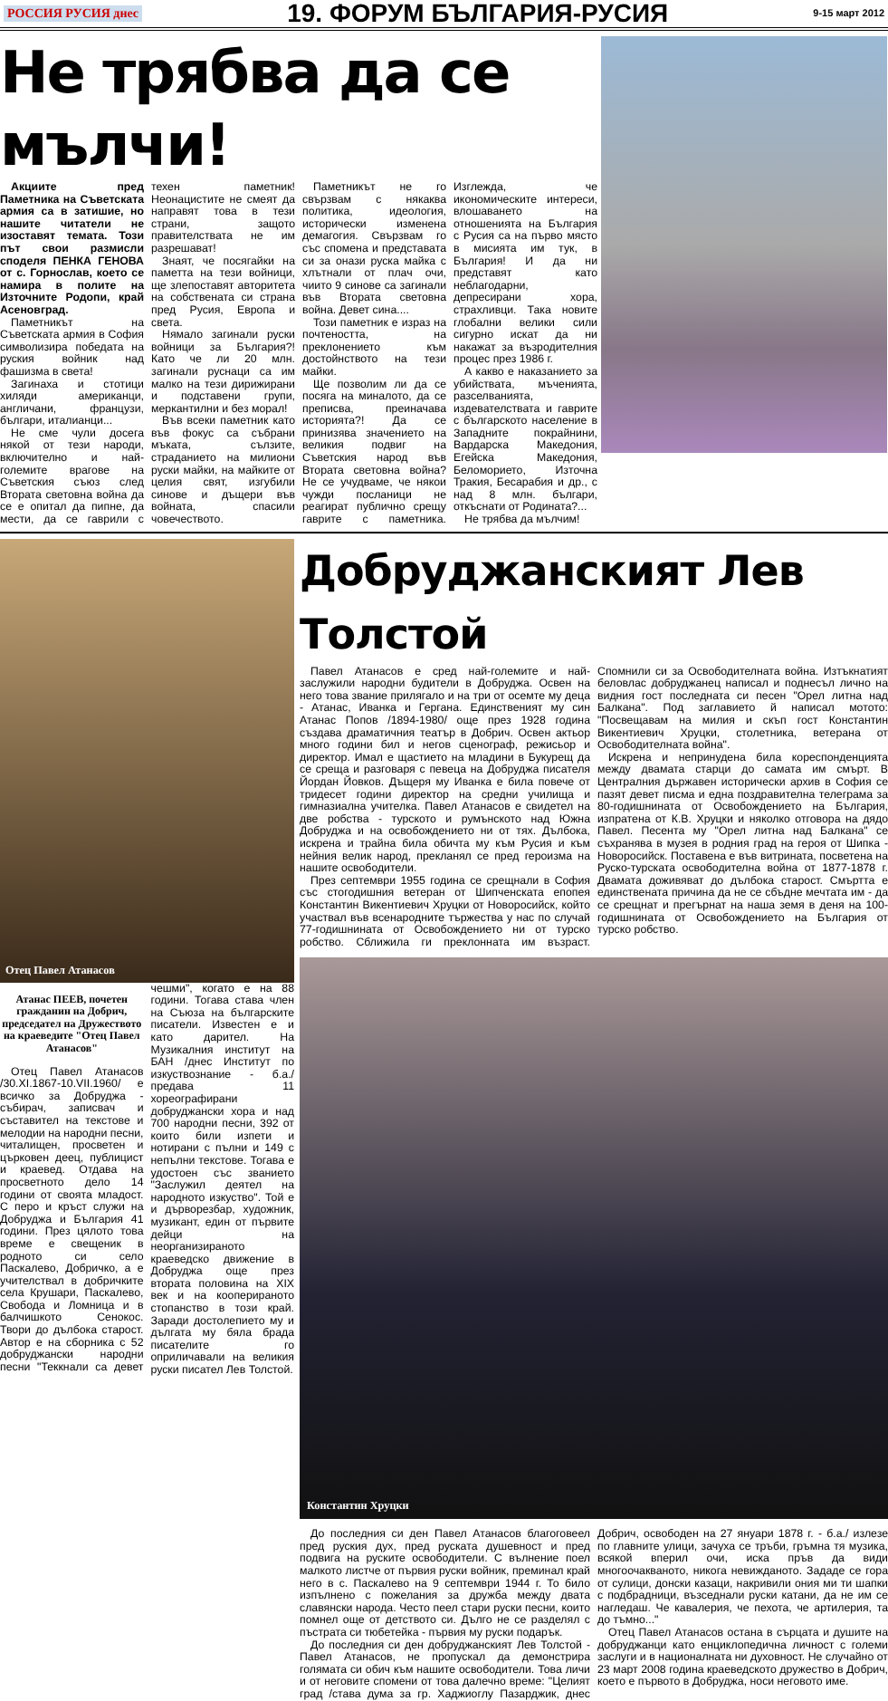РОССИЯ РУСИЯ днес 19. ФОРУМ БЪЛГАРИЯ-РУСИЯ 9-15 март 2012
Не трябва да се мълчи!
Акциите пред Паметника на Съветската армия са в затишие, но нашите читатели не изоставят темата. Този път свои размисли споделя ПЕНКА ГЕНОВА от с. Горнослав, което се намира в полите на Източните Родопи, край Асеновград.
Паметникът на Съветската армия в София символизира победата на руския войник над фашизма в света!
Загинаха и стотици хиляди американци, англичани, французи, българи, италианци...
Не сме чули досега някой от тези народи, включително и най-големите врагове на Съветския съюз след Втората световна война да се е опитал да пипне, да мести, да се гаврили с техен паметник! Неонацистите не смеят да направят това в тези страни, защото правителствата не им разрешават!
Знаят, че посягайки на паметта на тези войници, ще злепоставят авторитета на собствената си страна пред Русия, Европа и света.
Нямало загинали руски войници за България?! Като че ли 20 млн. загинали руснаци са им малко на тези дирижирани и подставени групи, меркантилни и без морал!
Във всеки паметник като във фокус са събрани мъката, сълзите, страданието на милиони руски майки, на майките от целия свят, изгубили синове и дъщери във войната, спасили човечеството.
Паметникът не го свързвам с някаква политика, идеология, исторически изменена демагогия. Свързвам го със спомена и представата си за онази руска майка с хлътнали от плач очи, чиито 9 синове са загинали във Втората световна война. Девет сина....
Този паметник е израз на почтеността, на преклонението към достойнството на тези майки.
Ще позволим ли да се посяга на миналото, да се преписва, преиначава историята?! Да се принизява значението на великия подвиг на Съветския народ във Втората световна война? Не се учудваме, че някои чужди посланици не реагират публично срещу гаврите с паметника. Изглежда, че икономическите интереси, влошаването на отношенията на България с Русия са на първо място в мисията им тук, в България! И да ни представят като неблагодарни, депресирани хора, страхливци. Така новите глобални велики сили сигурно искат да ни накажат за възродителния процес през 1986 г.
А какво е наказанието за убийствата, мъченията, разселванията, издевателствата и гаврите с българското население в Западните покрайнини, Вардарска Македония, Егейска Македония, Беломорието, Източна Тракия, Бесарабия и др., с над 8 млн. българи, откъснати от Родината?...
Не трябва да мълчим!
Отец Павел Атанасов
Атанас ПЕЕВ, почетен гражданин на Добрич, председател на Дружеството на краеведите "Отец Павел Атанасов"
Отец Павел Атанасов /30.XI.1867-10.VII.1960/ е всичко за Добруджа - събирач, записвач и съставител на текстове и мелодии на народни песни, читалищен, просветен и църковен деец, публицист и краевед. Отдава на просветното дело 14 години от своята младост. С перо и кръст служи на Добруджа и България 41 години. През цялото това време е свещеник в родното си село Паскалево, Добричко, а е учителствал в добричките села Крушари, Паскалево, Свобода и Ломница и в балчишкото Сенокос. Твори до дълбока старост. Автор е на сборника с 52 добруджански народни песни "Теккнали са девет чешми", когато е на 88 години. Тогава става член на Съюза на българските писатели. Известен е и като дарител. На Музикалния институт на БАН /днес Институт по изкуствознание - б.а./ предава 11 хореографирани добруджански хора и над 700 народни песни, 392 от които били изпети и нотирани с пълни и 149 с непълни текстове. Тогава е удостоен със званието "Заслужил деятел на народното изкуство". Той е и дърворезбар, художник, музикант, един от първите дейци на неорганизираното краеведско движение в Добруджа още през втората половина на XIX век и на кооперираното стопанство в този край. Заради достолепието му и дългата му бяла брада писателите го оприличавали на великия руски писател Лев Толстой.
Добруджанският Лев Толстой
Павел Атанасов е сред най-големите и най-заслужили народни будители в Добруджа. Освен на него това звание прилягало и на три от осемте му деца - Атанас, Иванка и Гергана. Единственият му син Атанас Попов /1894-1980/ още през 1928 година създава драматичния театър в Добрич. Освен актьор много години бил и негов сценограф, режисьор и директор. Имал е щастието на младини в Букурещ да се среща и разговаря с певеца на Добруджа писателя Йордан Йовков. Дъщеря му Иванка е била повече от тридесет години директор на средни училища и гимназиална учителка. Павел Атанасов е свидетел на две робства - турското и румънското над Южна Добруджа и на освобождението ни от тях. Дълбока, искрена и трайна била обичта му към Русия и към нейния велик народ, прекланял се пред героизма на нашите освободители.
През септември 1955 година се срещнали в София със стогодишния ветеран от Шипченската епопея Константин Викентиевич Хруцки от Новоросийск, който участвал във всенародните тържества у нас по случай 77-годишнината от Освобождението ни от турско робство. Сближила ги преклонната им възраст. Спомнили си за Освободителната война. Изтъкнатият беловлас добруджанец написал и поднесъл лично на видния гост последната си песен "Орел литна над Балкана". Под заглавието й написал мотото: "Посвещавам на милия и скъп гост Константин Викентиевич Хруцки, столетника, ветерана от Освободителната война".
Искрена и непринудена била кореспонденцията между двамата старци до самата им смърт. В Централния държавен исторически архив в София се пазят девет писма и една поздравителна телеграма за 80-годишнината от Освобождението на България, изпратена от К.В. Хруцки и няколко отговора на дядо Павел. Песента му "Орел литна над Балкана" се съхранява в музея в родния град на героя от Шипка - Новоросийск. Поставена е във витрината, посветена на Руско-турската освободителна война от 1877-1878 г. Двамата доживяват до дълбока старост. Смъртта е единствената причина да не се сбъдне мечтата им - да се срещнат и прегърнат на наша земя в деня на 100-годишнината от Освобождението на България от турско робство.
Константин Хруцки
До последния си ден Павел Атанасов благоговеел пред руския дух, пред руската душевност и пред подвига на руските освободители. С вълнение поел малкото листче от първия руски войник, преминал край него в с. Паскалево на 9 септември 1944 г. То било изпълнено с пожелания за дружба между двата славянски народа. Често пеел стари руски песни, които помнел още от детството си. Дълго не се разделял с пъстрата си тюбетейка - първия му руски подарък.
До последния си ден добруджанският Лев Толстой - Павел Атанасов, не пропускал да демонстрира голямата си обич към нашите освободители. Това личи и от неговите спомени от това далечно време: "Целият град /става дума за гр. Хаджиоглу Пазарджик, днес Добрич, освободен на 27 януари 1878 г. - б.а./ излезе по главните улици, зачуха се тръби, гръмна тя музика, всякой вперил очи, иска пръв да види многоочакваното, никога невижданото. Зададе се гора от сулици, донски казаци, накривили ония ми ти шапки с подбрадници, възседнали руски катани, да не им се нагледаш. Че кавалерия, че пехота, че артилерия, та до тъмно..."
Отец Павел Атанасов остана в сърцата и душите на добруджанци като енциклопедична личност с големи заслуги и в националната ни духовност. Не случайно от 23 март 2008 година краеведското дружество в Добрич, което е първото в Добруджа, носи неговото име.